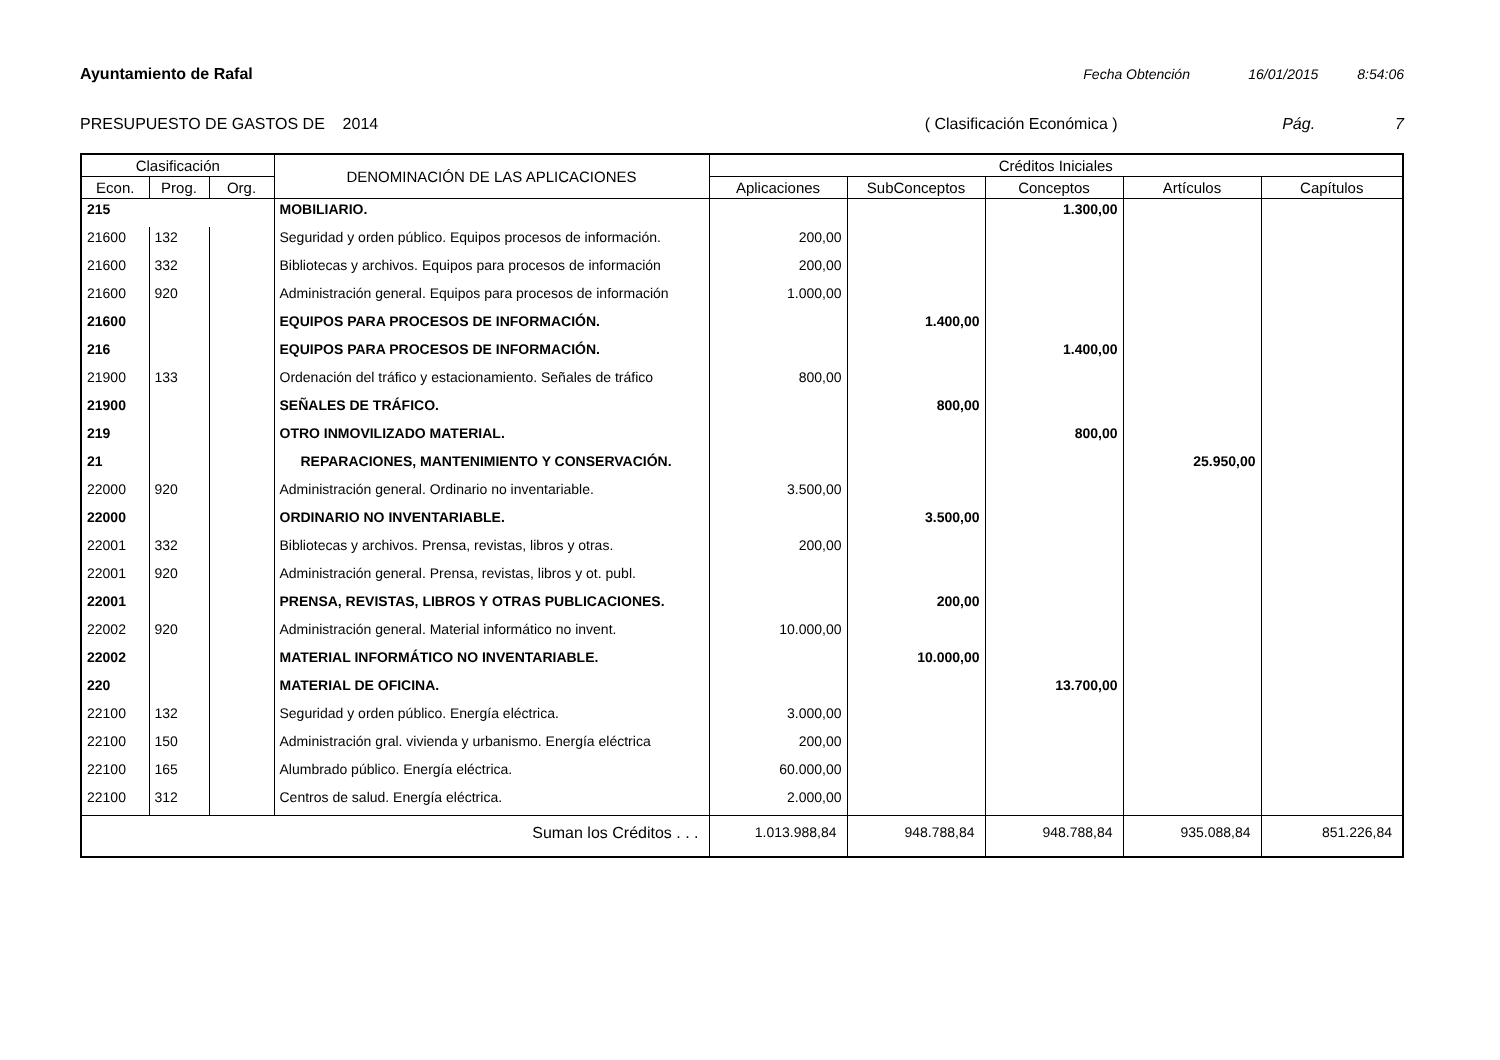Ayuntamiento de Rafal Fecha Obtención 16/01/2015 8:54:06
PRESUPUESTO DE GASTOS DE 2014 ( Clasificación Económica ) Pág. 7
| Clasificación | | | DENOMINACIÓN DE LAS APLICACIONES | Créditos Iniciales | | | | |
| --- | --- | --- | --- | --- | --- | --- | --- | --- |
| Econ. | Prog. | Org. | | Aplicaciones | SubConceptos | Conceptos | Artículos | Capítulos |
| 215 | | | MOBILIARIO. | | | 1.300,00 | | |
| 21600 | 132 | | Seguridad y orden público. Equipos procesos de información. | 200,00 | | | | |
| 21600 | 332 | | Bibliotecas y archivos. Equipos para procesos de información | 200,00 | | | | |
| 21600 | 920 | | Administración general. Equipos para procesos de información | 1.000,00 | | | | |
| 21600 | | | EQUIPOS PARA PROCESOS DE INFORMACIÓN. | | 1.400,00 | | | |
| 216 | | | EQUIPOS PARA PROCESOS DE INFORMACIÓN. | | | 1.400,00 | | |
| 21900 | 133 | | Ordenación del tráfico y estacionamiento. Señales de tráfico | 800,00 | | | | |
| 21900 | | | SEÑALES DE TRÁFICO. | | 800,00 | | | |
| 219 | | | OTRO INMOVILIZADO MATERIAL. | | | 800,00 | | |
| 21 | | | REPARACIONES, MANTENIMIENTO Y CONSERVACIÓN. | | | | 25.950,00 | |
| 22000 | 920 | | Administración general. Ordinario no inventariable. | 3.500,00 | | | | |
| 22000 | | | ORDINARIO NO INVENTARIABLE. | | 3.500,00 | | | |
| 22001 | 332 | | Bibliotecas y archivos. Prensa, revistas, libros y otras. | 200,00 | | | | |
| 22001 | 920 | | Administración general. Prensa, revistas, libros y ot. publ. | | | | | |
| 22001 | | | PRENSA, REVISTAS, LIBROS Y OTRAS PUBLICACIONES. | | 200,00 | | | |
| 22002 | 920 | | Administración general. Material informático no invent. | 10.000,00 | | | | |
| 22002 | | | MATERIAL INFORMÁTICO NO INVENTARIABLE. | | 10.000,00 | | | |
| 220 | | | MATERIAL DE OFICINA. | | | 13.700,00 | | |
| 22100 | 132 | | Seguridad y orden público. Energía eléctrica. | 3.000,00 | | | | |
| 22100 | 150 | | Administración gral. vivienda y urbanismo. Energía eléctrica | 200,00 | | | | |
| 22100 | 165 | | Alumbrado público. Energía eléctrica. | 60.000,00 | | | | |
| 22100 | 312 | | Centros de salud. Energía eléctrica. | 2.000,00 | | | | |
| Suman los Créditos . . . | | | | 1.013.988,84 | 948.788,84 | 948.788,84 | 935.088,84 | 851.226,84 |